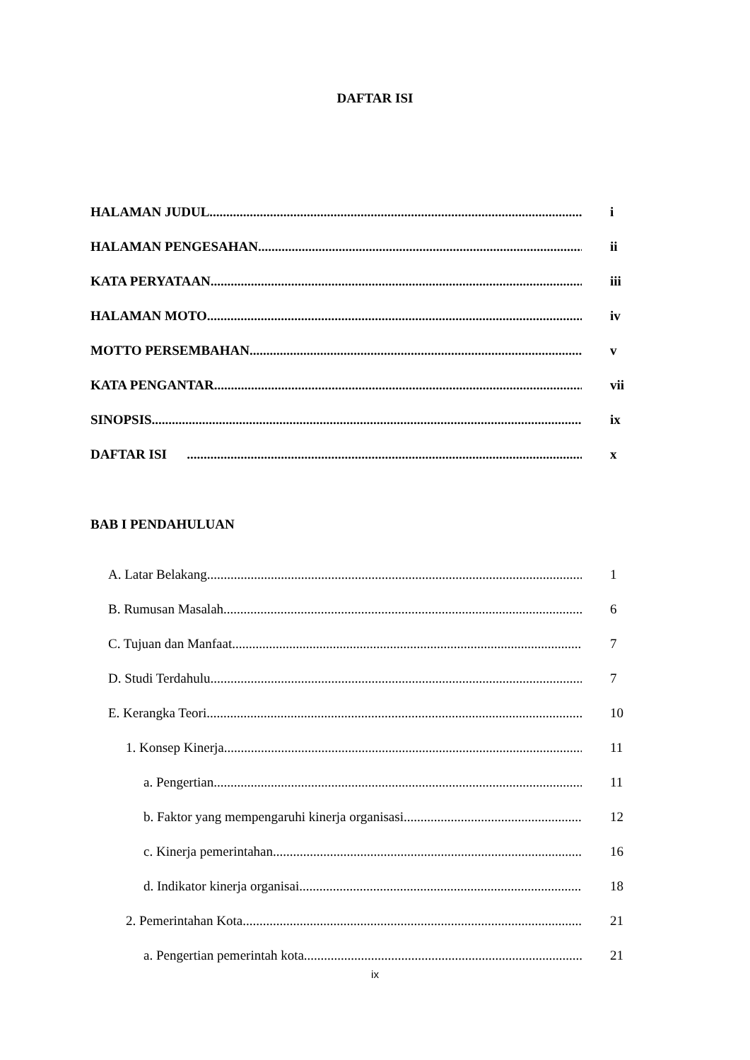DAFTAR ISI
HALAMAN JUDUL i
HALAMAN PENGESAHAN ii
KATA PERYATAAN iii
HALAMAN MOTO iv
MOTTO PERSEMBAHAN v
KATA PENGANTAR vii
SINOPSIS ix
DAFTAR ISI x
BAB I PENDAHULUAN
A. Latar Belakang 1
B. Rumusan Masalah 6
C. Tujuan dan Manfaat 7
D. Studi Terdahulu 7
E. Kerangka Teori 10
1. Konsep Kinerja 11
a. Pengertian 11
b. Faktor yang mempengaruhi kinerja organisasi 12
c. Kinerja pemerintahan 16
d. Indikator kinerja organisai 18
2. Pemerintahan Kota 21
a. Pengertian pemerintah kota 21
ix